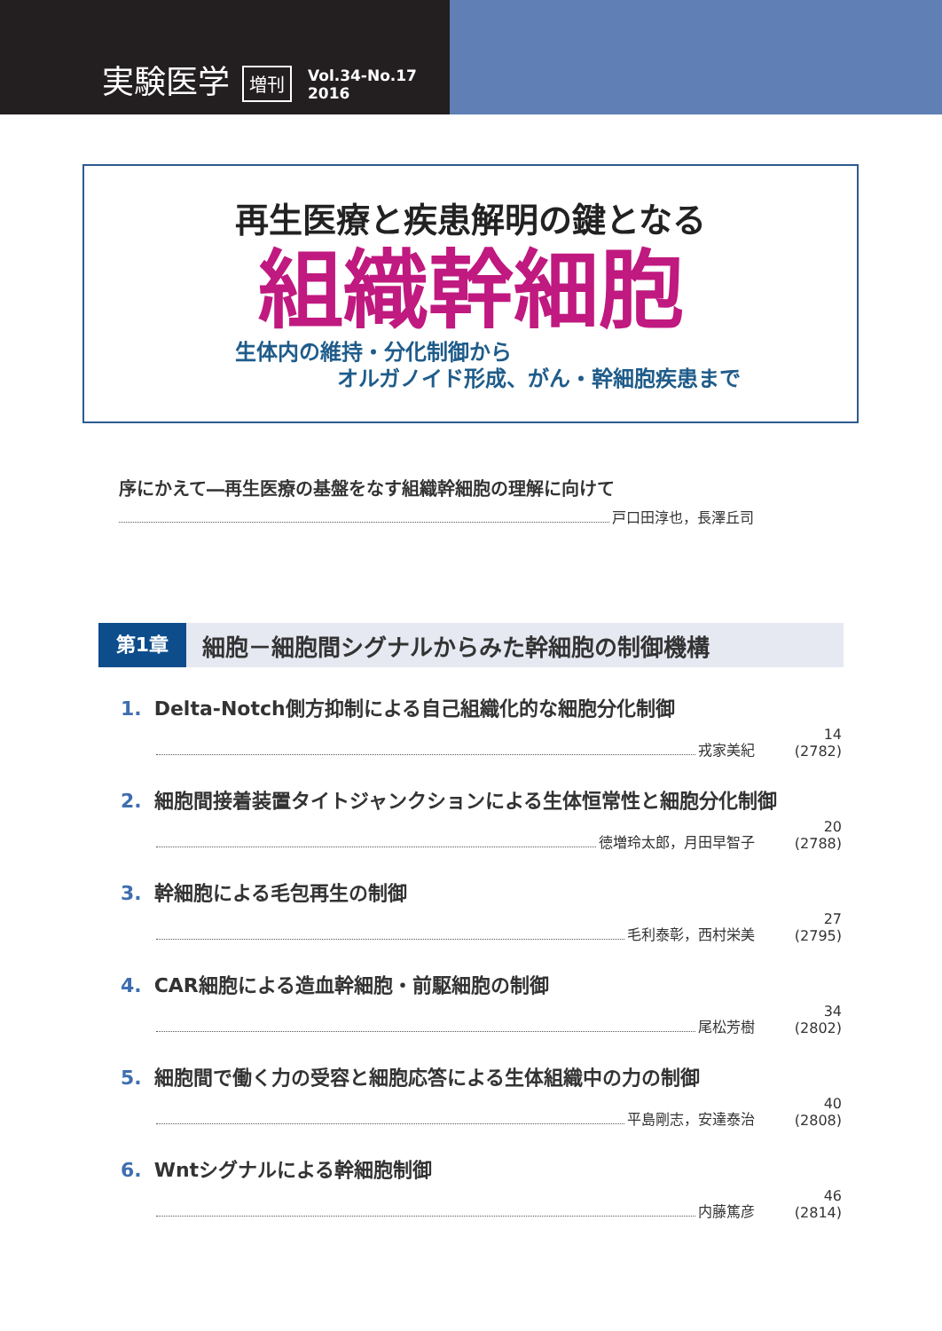実験医学 増刊 Vol.34-No.17
2016
再生医療と疾患解明の鍵となる
組織幹細胞
生体内の維持・分化制御から
オルガノイド形成、がん・幹細胞疾患まで
序にかえて―再生医療の基盤をなす組織幹細胞の理解に向けて
戸口田淳也，長澤丘司
第1章
細胞－細胞間シグナルからみた幹細胞の制御機構
1. Delta-Notch側方抑制による自己組織化的な細胞分化制御
戎家美紀 14 (2782)
2. 細胞間接着装置タイトジャンクションによる生体恒常性と細胞分化制御
徳増玲太郎，月田早智子 20 (2788)
3. 幹細胞による毛包再生の制御
毛利泰彰，西村栄美 27 (2795)
4. CAR細胞による造血幹細胞・前駆細胞の制御
尾松芳樹 34 (2802)
5. 細胞間で働く力の受容と細胞応答による生体組織中の力の制御
平島剛志，安達泰治 40 (2808)
6. Wntシグナルによる幹細胞制御
内藤篤彦 46 (2814)